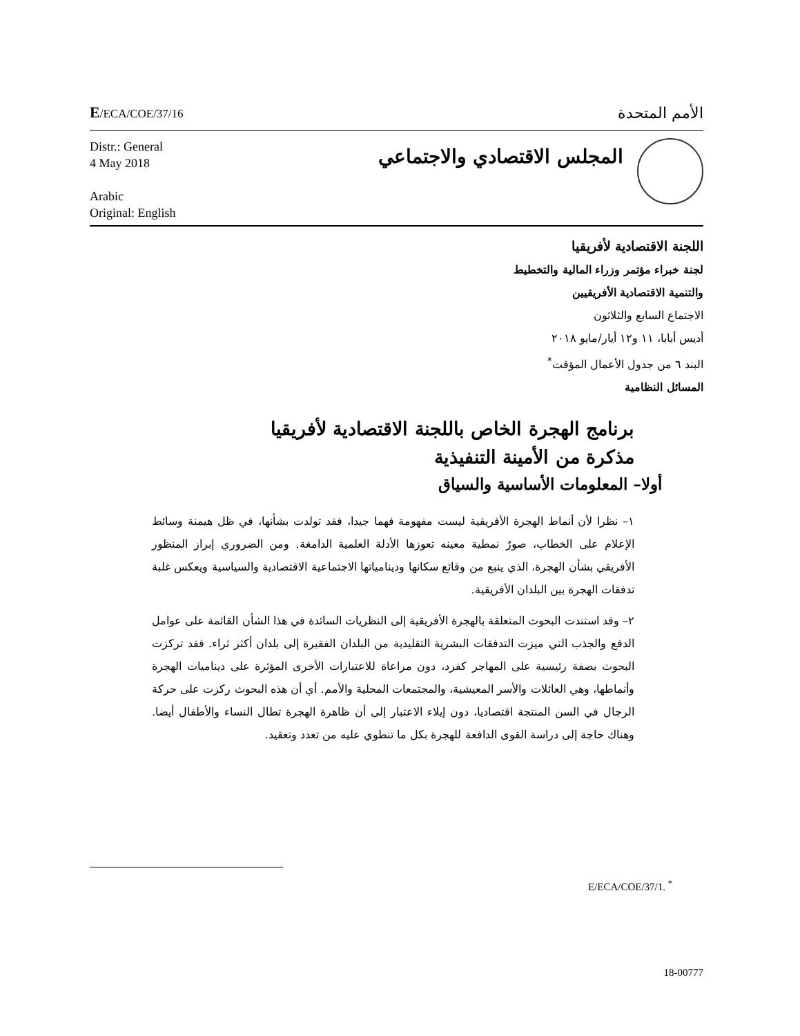E/ECA/COE/37/16
الأمم المتحدة
Distr.: General
4 May 2018
Arabic
Original: English
المجلس الاقتصادي والاجتماعي
اللجنة الاقتصادية لأفريقيا
لجنة خبراء مؤتمر وزراء المالية والتخطيط
والتنمية الاقتصادية الأفريقيين
الاجتماع السابع والثلاثون
أديس أبابا، ١١ و١٢ أيار/مايو ٢٠١٨
البند ٦ من جدول الأعمال المؤقت<sup>*</sup>
المسائل النظامية
برنامج الهجرة الخاص باللجنة الاقتصادية لأفريقيا
مذكرة من الأمينة التنفيذية
أولا– المعلومات الأساسية والسياق
١– نظرا لأن أنماط الهجرة الأفريقية ليست مفهومة فهما جيدا، فقد تولدت بشأنها، في ظل هيمنة وسائط الإعلام على الخطاب، صورٌ نمطية معينه تعوزها الأدلة العلمية الدامغة. ومن الضروري إبراز المنظور الأفريقي بشأن الهجرة، الذي ينبع من وقائع سكانها ودينامياتها الاجتماعية الاقتصادية والسياسية ويعكس غلبة تدفقات الهجرة بين البلدان الأفريقية.
٢– وقد استندت البحوث المتعلقة بالهجرة الأفريقية إلى النظريات السائدة في هذا الشأن القائمة على عوامل الدفع والجذب التي ميزت التدفقات البشرية التقليدية من البلدان الفقيرة إلى بلدان أكثر ثراء. فقد تركزت البحوث بصفة رئيسية على المهاجر كفرد، دون مراعاة للاعتبارات الأخرى المؤثرة على ديناميات الهجرة وأنماطها، وهي العائلات والأسر المعيشية، والمجتمعات المحلية والأمم. أي أن هذه البحوث ركزت على حركة الرجال في السن المنتجة اقتصاديا، دون إيلاء الاعتبار إلى أن ظاهرة الهجرة تطال النساء والأطفال أيضا. وهناك حاجة إلى دراسة القوى الدافعة للهجرة بكل ما تنطوي عليه من تعدد وتعقيد.
E/ECA/COE/37/1. <sup>*</sup>
18-00777